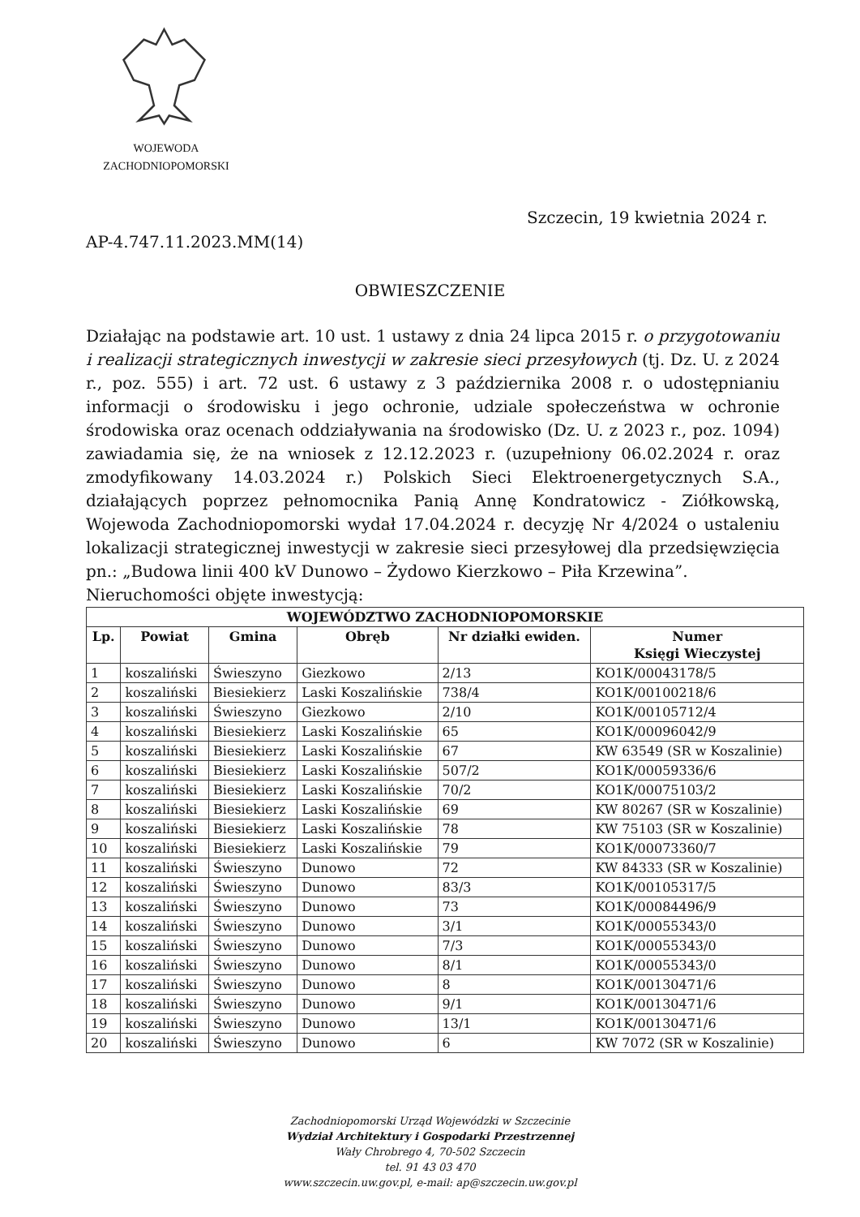WOJEWODA
ZACHODNIOPOMORSKI
Szczecin, 19 kwietnia 2024 r.
AP-4.747.11.2023.MM(14)
OBWIESZCZENIE
Działając na podstawie art. 10 ust. 1 ustawy z dnia 24 lipca 2015 r. o przygotowaniu i realizacji strategicznych inwestycji w zakresie sieci przesyłowych (tj. Dz. U. z 2024 r., poz. 555) i art. 72 ust. 6 ustawy z 3 października 2008 r. o udostępnianiu informacji o środowisku i jego ochronie, udziale społeczeństwa w ochronie środowiska oraz ocenach oddziaływania na środowisko (Dz. U. z 2023 r., poz. 1094) zawiadamia się, że na wniosek z 12.12.2023 r. (uzupełniony 06.02.2024 r. oraz zmodyfikowany 14.03.2024 r.) Polskich Sieci Elektroenergetycznych S.A., działających poprzez pełnomocnika Panią Annę Kondratowicz - Ziółkowską, Wojewoda Zachodniopomorski wydał 17.04.2024 r. decyzję Nr 4/2024 o ustaleniu lokalizacji strategicznej inwestycji w zakresie sieci przesyłowej dla przedsięwzięcia pn.: „Budowa linii 400 kV Dunowo – Żydowo Kierzkowo – Piła Krzewina”.
Nieruchomości objęte inwestycją:
| WOJEWÓDZTWO ZACHODNIOPOMORSKIE | | | | | |
| --- | --- | --- | --- | --- | --- |
| Lp. | Powiat | Gmina | Obręb | Nr działki ewiden. | Numer Księgi Wieczystej |
| 1 | koszaliński | Świeszyno | Giezkowo | 2/13 | KO1K/00043178/5 |
| 2 | koszaliński | Biesiekierz | Laski Koszalińskie | 738/4 | KO1K/00100218/6 |
| 3 | koszaliński | Świeszyno | Giezkowo | 2/10 | KO1K/00105712/4 |
| 4 | koszaliński | Biesiekierz | Laski Koszalińskie | 65 | KO1K/00096042/9 |
| 5 | koszaliński | Biesiekierz | Laski Koszalińskie | 67 | KW 63549 (SR w Koszalinie) |
| 6 | koszaliński | Biesiekierz | Laski Koszalińskie | 507/2 | KO1K/00059336/6 |
| 7 | koszaliński | Biesiekierz | Laski Koszalińskie | 70/2 | KO1K/00075103/2 |
| 8 | koszaliński | Biesiekierz | Laski Koszalińskie | 69 | KW 80267 (SR w Koszalinie) |
| 9 | koszaliński | Biesiekierz | Laski Koszalińskie | 78 | KW 75103 (SR w Koszalinie) |
| 10 | koszaliński | Biesiekierz | Laski Koszalińskie | 79 | KO1K/00073360/7 |
| 11 | koszaliński | Świeszyno | Dunowo | 72 | KW 84333 (SR w Koszalinie) |
| 12 | koszaliński | Świeszyno | Dunowo | 83/3 | KO1K/00105317/5 |
| 13 | koszaliński | Świeszyno | Dunowo | 73 | KO1K/00084496/9 |
| 14 | koszaliński | Świeszyno | Dunowo | 3/1 | KO1K/00055343/0 |
| 15 | koszaliński | Świeszyno | Dunowo | 7/3 | KO1K/00055343/0 |
| 16 | koszaliński | Świeszyno | Dunowo | 8/1 | KO1K/00055343/0 |
| 17 | koszaliński | Świeszyno | Dunowo | 8 | KO1K/00130471/6 |
| 18 | koszaliński | Świeszyno | Dunowo | 9/1 | KO1K/00130471/6 |
| 19 | koszaliński | Świeszyno | Dunowo | 13/1 | KO1K/00130471/6 |
| 20 | koszaliński | Świeszyno | Dunowo | 6 | KW 7072 (SR w Koszalinie) |
Zachodniopomorski Urząd Wojewódzki w Szczecinie
Wydział Architektury i Gospodarki Przestrzennej
Wały Chrobrego 4, 70-502 Szczecin
tel. 91 43 03 470
www.szczecin.uw.gov.pl, e-mail: ap@szczecin.uw.gov.pl